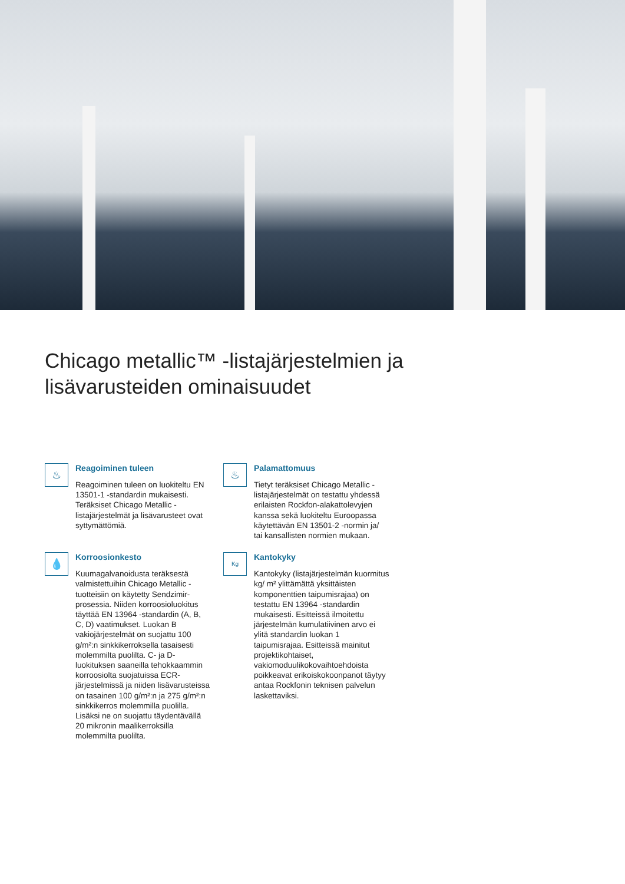Chicago metallic™ -listajärjestelmien ja
lisävarusteiden ominaisuudet
♨
Reagoiminen tuleen
Reagoiminen tuleen on luokiteltu EN 13501-1 -standardin mukaisesti. Teräksiset Chicago Metallic -listajärjestelmät ja lisävarusteet ovat syttymättömiä.
♨
Palamattomuus
Tietyt teräksiset Chicago Metallic -listajärjestelmät on testattu yhdessä erilaisten Rockfon-alakattolevyjen kanssa sekä luokiteltu Euroopassa käytettävän EN 13501-2 -normin ja/ tai kansallisten normien mukaan.
💧
Korroosionkesto
Kuumagalvanoidusta teräksestä valmistettuihin Chicago Metallic -tuotteisiin on käytetty Sendzimir-prosessia. Niiden korroosioluokitus täyttää EN 13964 -standardin (A, B, C, D) vaatimukset. Luokan B vakiojärjestelmät on suojattu 100 g/m²:n sinkkikerroksella tasaisesti molemmilta puolilta. C- ja D-luokituksen saaneilla tehokkaammin korroosiolta suojatuissa ECR-järjestelmissä ja niiden lisävarusteissa on tasainen 100 g/m²:n ja 275 g/m²:n sinkkikerros molemmilla puolilla. Lisäksi ne on suojattu täydentävällä 20 mikronin maalikerroksilla molemmilta puolilta.
Kg
Kantokyky
Kantokyky (listajärjestelmän kuormitus kg/ m² ylittämättä yksittäisten komponenttien taipumisrajaa) on testattu EN 13964 -standardin mukaisesti. Esitteissä ilmoitettu järjestelmän kumulatiivinen arvo ei ylitä standardin luokan 1 taipumisrajaa. Esitteissä mainitut projektikohtaiset, vakiomoduulikokovaihtoehdoista poikkeavat erikoiskokoonpanot täytyy antaa Rockfonin teknisen palvelun laskettaviksi.